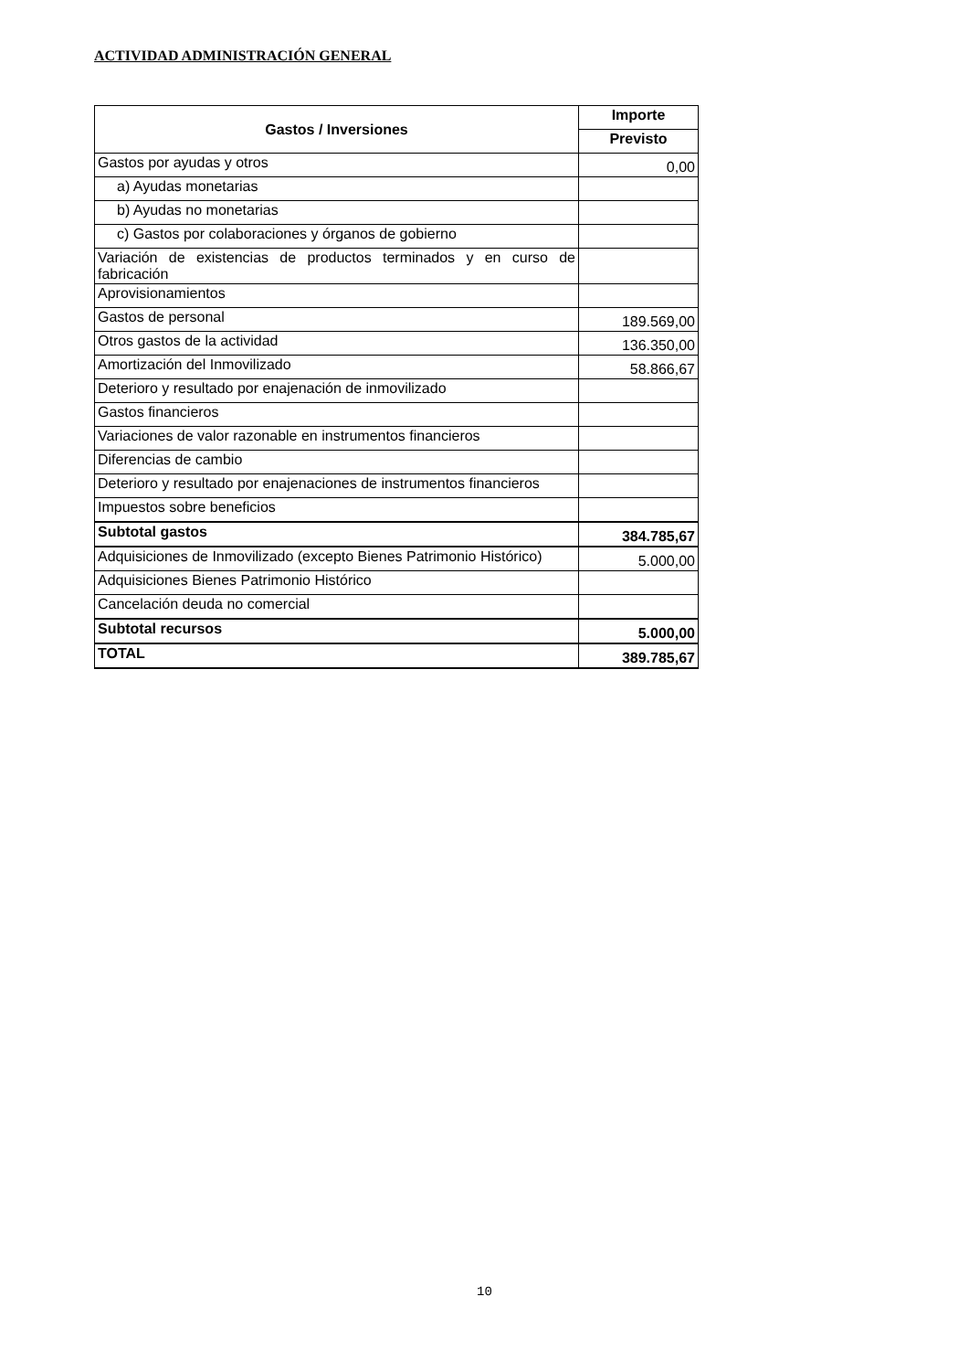ACTIVIDAD ADMINISTRACIÓN GENERAL
| Gastos / Inversiones | Importe |
| --- | --- |
| | Previsto |
| Gastos por ayudas y otros | 0,00 |
| a) Ayudas monetarias | |
| b) Ayudas no monetarias | |
| c) Gastos por colaboraciones y órganos de gobierno | |
| Variación de existencias de productos terminados y en curso de fabricación | |
| Aprovisionamientos | |
| Gastos de personal | 189.569,00 |
| Otros gastos de la actividad | 136.350,00 |
| Amortización del Inmovilizado | 58.866,67 |
| Deterioro y resultado por enajenación de inmovilizado | |
| Gastos financieros | |
| Variaciones de valor razonable en instrumentos financieros | |
| Diferencias de cambio | |
| Deterioro y resultado por enajenaciones de instrumentos financieros | |
| Impuestos sobre beneficios | |
| Subtotal gastos | 384.785,67 |
| Adquisiciones de Inmovilizado (excepto Bienes Patrimonio Histórico) | 5.000,00 |
| Adquisiciones Bienes Patrimonio Histórico | |
| Cancelación deuda no comercial | |
| Subtotal recursos | 5.000,00 |
| TOTAL | 389.785,67 |
10